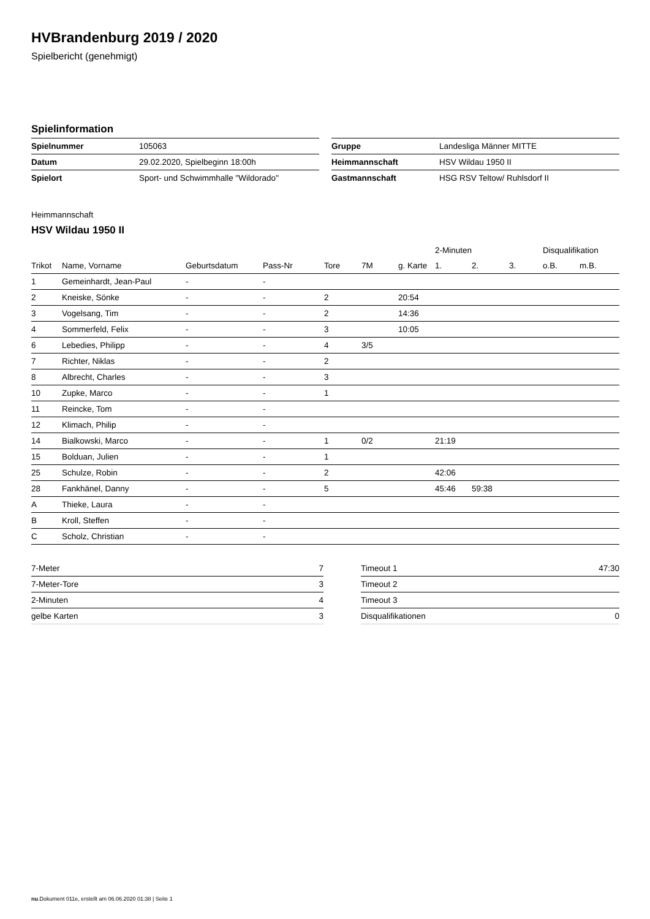HVBrandenburg 2019 / 2020
Spielbericht (genehmigt)
Spielinformation
| Spielnummer | 105063 |
| Datum | 29.02.2020, Spielbeginn 18:00h |
| Spielort | Sport- und Schwimmhalle "Wildorado" |
| Gruppe | Landesliga Männer MITTE |
| Heimmannschaft | HSV Wildau 1950 II |
| Gastmannschaft | HSG RSV Teltow/ Ruhlsdorf II |
Heimmannschaft
HSV Wildau 1950 II
| | | | | | | | 2-Minuten | | | Disqualifikation | |
| --- | --- | --- | --- | --- | --- | --- | --- | --- | --- | --- | --- |
| Trikot | Name, Vorname | Geburtsdatum | Pass-Nr | Tore | 7M | g. Karte | 1. | 2. | 3. | o.B. | m.B. |
| 1 | Gemeinhardt, Jean-Paul | - | - | | | | | | | | |
| 2 | Kneiske, Sönke | - | - | 2 | | 20:54 | | | | | |
| 3 | Vogelsang, Tim | - | - | 2 | | 14:36 | | | | | |
| 4 | Sommerfeld, Felix | - | - | 3 | | 10:05 | | | | | |
| 6 | Lebedies, Philipp | - | - | 4 | 3/5 | | | | | | |
| 7 | Richter, Niklas | - | - | 2 | | | | | | | |
| 8 | Albrecht, Charles | - | - | 3 | | | | | | | |
| 10 | Zupke, Marco | - | - | 1 | | | | | | | |
| 11 | Reincke, Tom | - | - | | | | | | | | |
| 12 | Klimach, Philip | - | - | | | | | | | | |
| 14 | Bialkowski, Marco | - | - | 1 | 0/2 | | 21:19 | | | | |
| 15 | Bolduan, Julien | - | - | 1 | | | | | | | |
| 25 | Schulze, Robin | - | - | 2 | | | 42:06 | | | | |
| 28 | Fankhänel, Danny | - | - | 5 | | | 45:46 | 59:38 | | | |
| A | Thieke, Laura | - | - | | | | | | | | |
| B | Kroll, Steffen | - | - | | | | | | | | |
| C | Scholz, Christian | - | - | | | | | | | | |
| 7-Meter | 7 |
| 7-Meter-Tore | 3 |
| 2-Minuten | 4 |
| gelbe Karten | 3 |
| Timeout 1 | 47:30 |
| Timeout 2 | |
| Timeout 3 | |
| Disqualifikationen | 0 |
nu.Dokument 011e, erstellt am 06.06.2020 01:38 | Seite 1